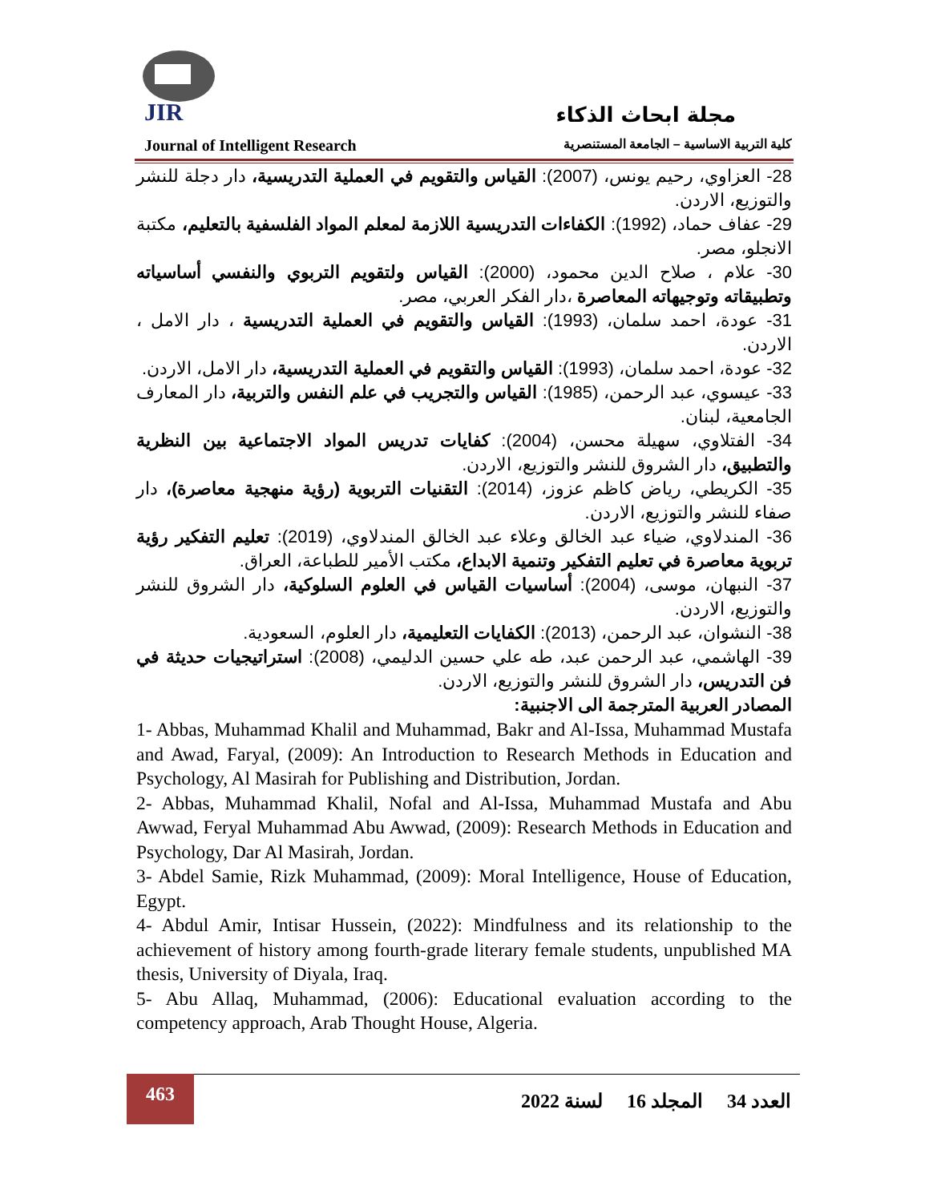JIR
مجلة ابحاث الذكاء
Journal of Intelligent Research كلية التربية الاساسية – الجامعة المستنصرية
28- العزاوي، رحيم يونس، (2007): القياس والتقويم في العملية التدريسية، دار دجلة للنشر والتوزيع، الاردن.
29- عفاف حماد، (1992): الكفاءات التدريسية اللازمة لمعلم المواد الفلسفية بالتعليم، مكتبة الانجلو، مصر.
30- علام ، صلاح الدين محمود، (2000): القياس ولتقويم التربوي والنفسي أساسياته وتطبيقاته وتوجيهاته المعاصرة ،دار الفكر العربي، مصر.
31- عودة، احمد سلمان، (1993): القياس والتقويم في العملية التدريسية ، دار الامل ، الاردن.
32- عودة، احمد سلمان، (1993): القياس والتقويم في العملية التدريسية، دار الامل، الاردن.
33- عيسوي، عبد الرحمن، (1985): القياس والتجريب في علم النفس والتربية، دار المعارف الجامعية، لبنان.
34- الفتلاوي، سهيلة محسن، (2004): كفايات تدريس المواد الاجتماعية بين النظرية والتطبيق، دار الشروق للنشر والتوزيع، الاردن.
35- الكريطي، رياض كاظم عزوز، (2014): التقنيات التربوية (رؤية منهجية معاصرة)، دار صفاء للنشر والتوزيع، الاردن.
36- المندلاوي، ضياء عبد الخالق وعلاء عبد الخالق المندلاوي، (2019): تعليم التفكير رؤية تربوية معاصرة في تعليم التفكير وتنمية الابداع، مكتب الأمير للطباعة، العراق.
37- النبهان، موسى، (2004): أساسيات القياس في العلوم السلوكية، دار الشروق للنشر والتوزيع، الاردن.
38- النشوان، عبد الرحمن، (2013): الكفايات التعليمية، دار العلوم، السعودية.
39- الهاشمي، عبد الرحمن عبد، طه علي حسين الدليمي، (2008): استراتيجيات حديثة في فن التدريس، دار الشروق للنشر والتوزيع، الاردن.
المصادر العربية المترجمة الى الاجنبية:
1- Abbas, Muhammad Khalil and Muhammad, Bakr and Al-Issa, Muhammad Mustafa and Awad, Faryal, (2009): An Introduction to Research Methods in Education and Psychology, Al Masirah for Publishing and Distribution, Jordan.
2- Abbas, Muhammad Khalil, Nofal and Al-Issa, Muhammad Mustafa and Abu Awwad, Feryal Muhammad Abu Awwad, (2009): Research Methods in Education and Psychology, Dar Al Masirah, Jordan.
3- Abdel Samie, Rizk Muhammad, (2009): Moral Intelligence, House of Education, Egypt.
4- Abdul Amir, Intisar Hussein, (2022): Mindfulness and its relationship to the achievement of history among fourth-grade literary female students, unpublished MA thesis, University of Diyala, Iraq.
5- Abu Allaq, Muhammad, (2006): Educational evaluation according to the competency approach, Arab Thought House, Algeria.
463
العدد 34 المجلد 16 لسنة 2022